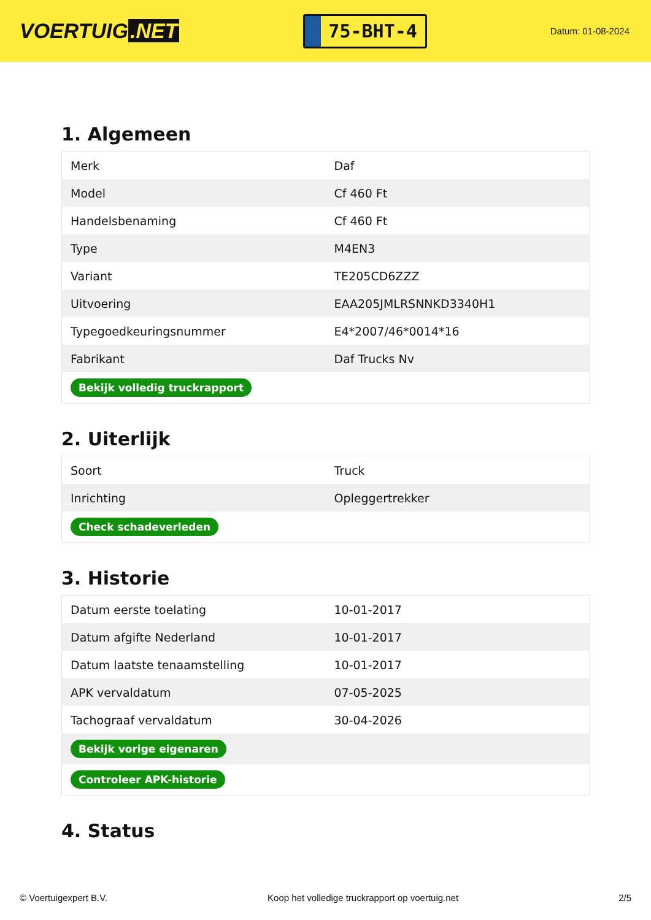VOERTUIG.NET
75-BHT-4
Datum: 01-08-2024
1. Algemeen
| Merk | Daf |
| Model | Cf 460 Ft |
| Handelsbenaming | Cf 460 Ft |
| Type | M4EN3 |
| Variant | TE205CD6ZZZ |
| Uitvoering | EAA205JMLRSNNKD3340H1 |
| Typegoedkeuringsnummer | E4*2007/46*0014*16 |
| Fabrikant | Daf Trucks Nv |
| Bekijk volledig truckrapport | |
2. Uiterlijk
| Soort | Truck |
| Inrichting | Opleggertrekker |
| Check schadeverleden | |
3. Historie
| Datum eerste toelating | 10-01-2017 |
| Datum afgifte Nederland | 10-01-2017 |
| Datum laatste tenaamstelling | 10-01-2017 |
| APK vervaldatum | 07-05-2025 |
| Tachograaf vervaldatum | 30-04-2026 |
| Bekijk vorige eigenaren | |
| Controleer APK-historie | |
4. Status
© Voertuigexpert B.V. Koop het volledige truckrapport op voertuig.net 2/5